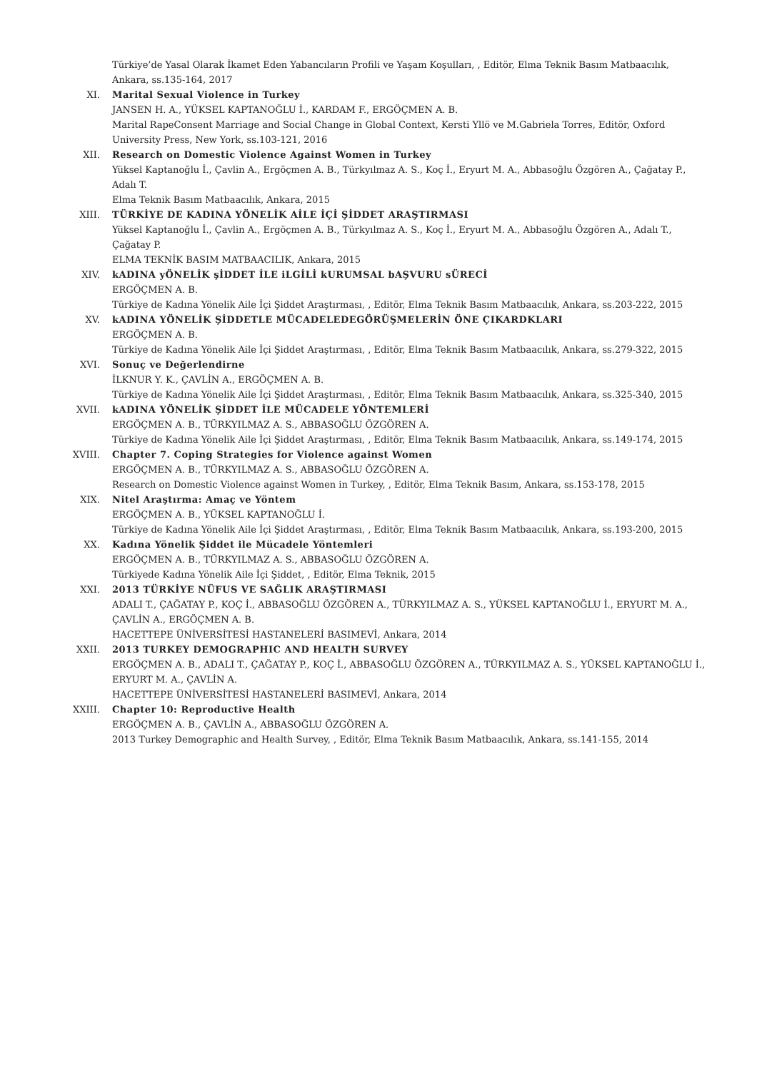Türkiye’de Yasal Olarak İkamet Eden Yabancıların Profili ve Yaşam Koşulları, , Editör, Elma Teknik Basım Matbaacılık, Ankara, ss.135-164, 2017
XI. Marital Sexual Violence in Turkey
JANSEN H. A., YÜKSEL KAPTANOĞLU İ., KARDAM F., ERGÖÇMEN A. B.
Marital RapeConsent Marriage and Social Change in Global Context, Kersti Yllö ve M.Gabriela Torres, Editör, Oxford University Press, New York, ss.103-121, 2016
XII. Research on Domestic Violence Against Women in Turkey
Yüksel Kaptanoğlu İ., Çavlin A., Ergöçmen A. B., Türkyılmaz A. S., Koç İ., Eryurt M. A., Abbasoğlu Özgören A., Çağatay P., Adalı T.
Elma Teknik Basım Matbaacılık, Ankara, 2015
XIII. TÜRKİYE DE KADINA YÖNELİK AİLE İÇİ ŞİDDET ARAŞTIRMASI
Yüksel Kaptanoğlu İ., Çavlin A., Ergöçmen A. B., Türkyılmaz A. S., Koç İ., Eryurt M. A., Abbasoğlu Özgören A., Adalı T., Çağatay P.
ELMA TEKNİK BASIM MATBAACILIK, Ankara, 2015
XIV. kADINA yÖNELİK şİDDET İLE iLGİLİ kURUMSAL bAŞVURU sÜRECİ
ERGÖÇMEN A. B.
Türkiye de Kadına Yönelik Aile İçi Şiddet Araştırması, , Editör, Elma Teknik Basım Matbaacılık, Ankara, ss.203-222, 2015
XV. kADINA YÖNELİK ŞİDDETLE MÜCADELEDEGÖRÜŞMELERİN ÖNE ÇIKARDKLARI
ERGÖÇMEN A. B.
Türkiye de Kadına Yönelik Aile İçi Şiddet Araştırması, , Editör, Elma Teknik Basım Matbaacılık, Ankara, ss.279-322, 2015
XVI. Sonuç ve Değerlendirne
İLKNUR Y. K., ÇAVLİN A., ERGÖÇMEN A. B.
Türkiye de Kadına Yönelik Aile İçi Şiddet Araştırması, , Editör, Elma Teknik Basım Matbaacılık, Ankara, ss.325-340, 2015
XVII. kADINA YÖNELİK ŞİDDET İLE MÜCADELE YÖNTEMLERİ
ERGÖÇMEN A. B., TÜRKYILMAZ A. S., ABBASOĞLU ÖZGÖREN A.
Türkiye de Kadına Yönelik Aile İçi Şiddet Araştırması, , Editör, Elma Teknik Basım Matbaacılık, Ankara, ss.149-174, 2015
XVIII. Chapter 7. Coping Strategies for Violence against Women
ERGÖÇMEN A. B., TÜRKYILMAZ A. S., ABBASOĞLU ÖZGÖREN A.
Research on Domestic Violence against Women in Turkey, , Editör, Elma Teknik Basım, Ankara, ss.153-178, 2015
XIX. Nitel Araştırma: Amaç ve Yöntem
ERGÖÇMEN A. B., YÜKSEL KAPTANOĞLU İ.
Türkiye de Kadına Yönelik Aile İçi Şiddet Araştırması, , Editör, Elma Teknik Basım Matbaacılık, Ankara, ss.193-200, 2015
XX. Kadına Yönelik Şiddet ile Mücadele Yöntemleri
ERGÖÇMEN A. B., TÜRKYILMAZ A. S., ABBASOĞLU ÖZGÖREN A.
Türkiyede Kadına Yönelik Aile İçi Şiddet, , Editör, Elma Teknik, 2015
XXI. 2013 TÜRKİYE NÜFUS VE SAĞLIK ARAŞTIRMASI
ADALI T., ÇAĞATAY P., KOÇ İ., ABBASOĞLU ÖZGÖREN A., TÜRKYILMAZ A. S., YÜKSEL KAPTANOĞLU İ., ERYURT M. A., ÇAVLİN A., ERGÖÇMEN A. B.
HACETTEPE ÜNİVERSİTESİ HASTANELERİ BASIMEVİ, Ankara, 2014
XXII. 2013 TURKEY DEMOGRAPHIC AND HEALTH SURVEY
ERGÖÇMEN A. B., ADALI T., ÇAĞATAY P., KOÇ İ., ABBASOĞLU ÖZGÖREN A., TÜRKYILMAZ A. S., YÜKSEL KAPTANOĞLU İ., ERYURT M. A., ÇAVLİN A.
HACETTEPE ÜNİVERSİTESİ HASTANELERİ BASIMEVİ, Ankara, 2014
XXIII. Chapter 10: Reproductive Health
ERGÖÇMEN A. B., ÇAVLİN A., ABBASOĞLU ÖZGÖREN A.
2013 Turkey Demographic and Health Survey, , Editör, Elma Teknik Basım Matbaacılık, Ankara, ss.141-155, 2014